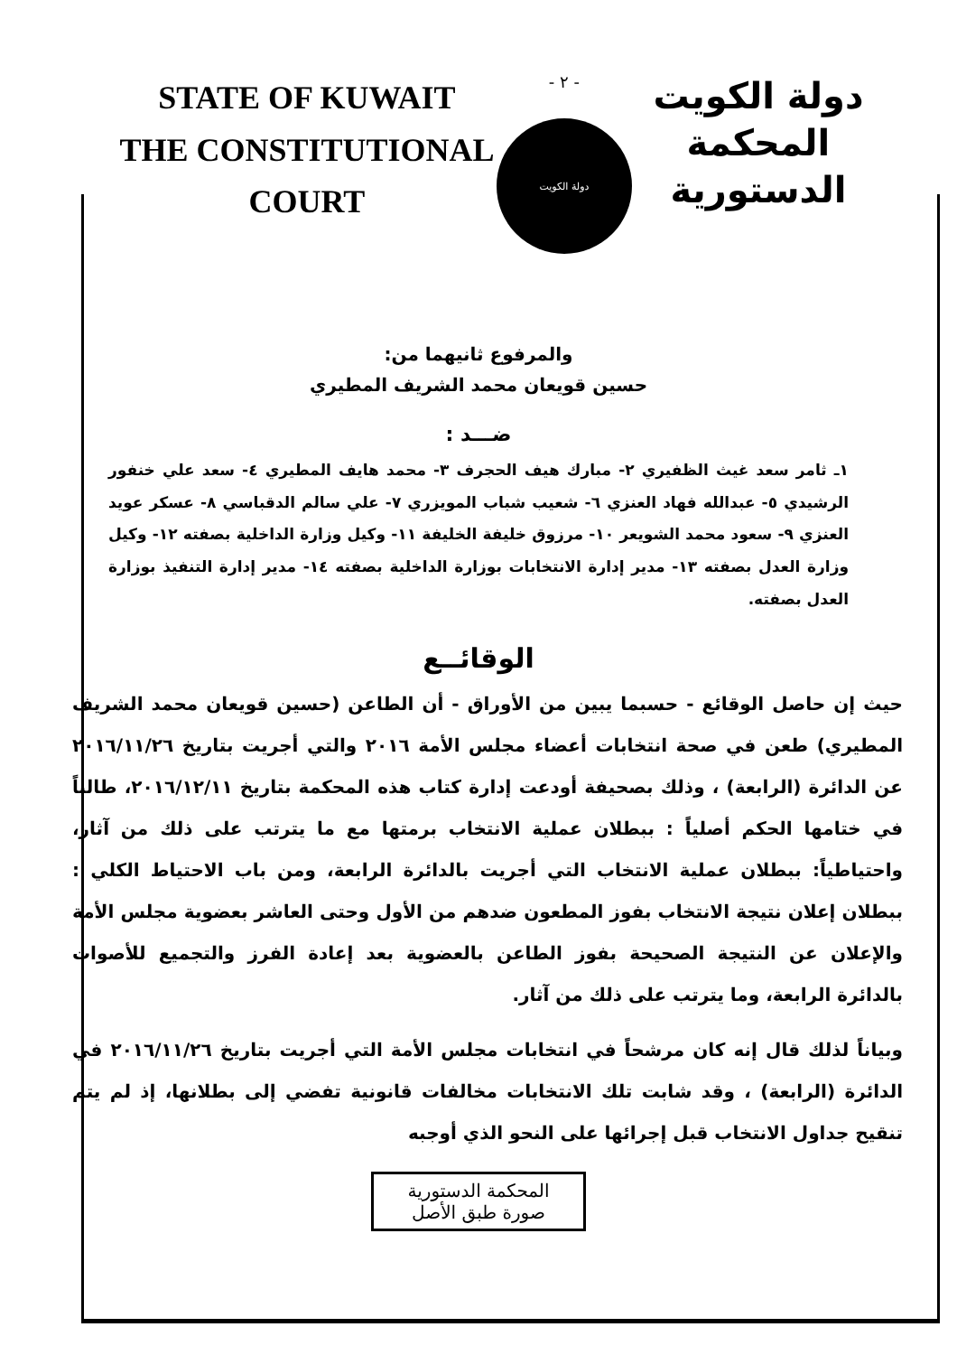STATE OF KUWAIT
THE CONSTITUTIONAL COURT
- ٢ -
دولة الكويت
دولة الكويت
المحكمة الدستورية
والمرفوع ثانيهما من:
حسين قويعان محمد الشريف المطيري
ضـــد :
١ـ ثامر سعد غيث الظفيري ٢- مبارك هيف الحجرف ٣- محمد هايف المطيري ٤- سعد علي خنفور الرشيدي ٥- عبدالله فهاد العنزي ٦- شعيب شباب المويزري ٧- علي سالم الدقباسي ٨- عسكر عويد العنزي ٩- سعود محمد الشويعر ١٠- مرزوق خليفة الخليفة ١١- وكيل وزارة الداخلية بصفته ١٢- وكيل وزارة العدل بصفته ١٣- مدير إدارة الانتخابات بوزارة الداخلية بصفته ١٤- مدير إدارة التنفيذ بوزارة العدل بصفته.
الوقائــع
حيث إن حاصل الوقائع - حسبما يبين من الأوراق - أن الطاعن (حسين قويعان محمد الشريف المطيري) طعن في صحة انتخابات أعضاء مجلس الأمة ٢٠١٦ والتي أجريت بتاريخ ٢٠١٦/١١/٢٦ عن الدائرة (الرابعة) ، وذلك بصحيفة أودعت إدارة كتاب هذه المحكمة بتاريخ ٢٠١٦/١٢/١١، طالباً في ختامها الحكم أصلياً : ببطلان عملية الانتخاب برمتها مع ما يترتب على ذلك من آثار، واحتياطياً: ببطلان عملية الانتخاب التي أجريت بالدائرة الرابعة، ومن باب الاحتياط الكلي : ببطلان إعلان نتيجة الانتخاب بفوز المطعون ضدهم من الأول وحتى العاشر بعضوية مجلس الأمة والإعلان عن النتيجة الصحيحة بفوز الطاعن بالعضوية بعد إعادة الفرز والتجميع للأصوات بالدائرة الرابعة، وما يترتب على ذلك من آثار.
وبياناً لذلك قال إنه كان مرشحاً في انتخابات مجلس الأمة التي أجريت بتاريخ ٢٠١٦/١١/٢٦ في الدائرة (الرابعة) ، وقد شابت تلك الانتخابات مخالفات قانونية تفضي إلى بطلانها، إذ لم يتم تنقيح جداول الانتخاب قبل إجرائها على النحو الذي أوجبه
المحكمة الدستورية
صورة طبق الأصل